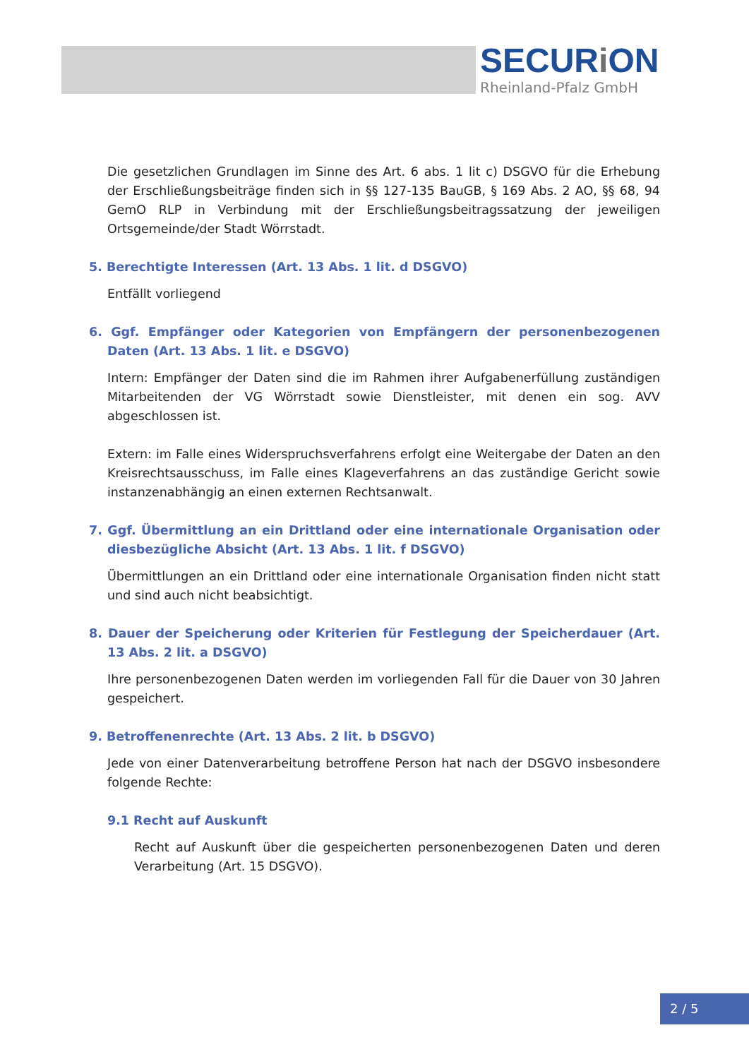SECURi ON
Rheinland-Pfalz GmbH
Die gesetzlichen Grundlagen im Sinne des Art. 6 abs. 1 lit c) DSGVO für die Erhebung der Erschließungsbeiträge finden sich in §§ 127-135 BauGB, § 169 Abs. 2 AO, §§ 68, 94 GemO RLP in Verbindung mit der Erschließungsbeitragssatzung der jeweiligen Ortsgemeinde/der Stadt Wörrstadt.
5. Berechtigte Interessen (Art. 13 Abs. 1 lit. d DSGVO)
Entfällt vorliegend
6. Ggf. Empfänger oder Kategorien von Empfängern der personenbezogenen Daten (Art. 13 Abs. 1 lit. e DSGVO)
Intern: Empfänger der Daten sind die im Rahmen ihrer Aufgabenerfüllung zuständigen Mitarbeitenden der VG Wörrstadt sowie Dienstleister, mit denen ein sog. AVV abgeschlossen ist.
Extern: im Falle eines Widerspruchsverfahrens erfolgt eine Weitergabe der Daten an den Kreisrechtsausschuss, im Falle eines Klageverfahrens an das zuständige Gericht sowie instanzenabhängig an einen externen Rechtsanwalt.
7. Ggf. Übermittlung an ein Drittland oder eine internationale Organisation oder diesbezügliche Absicht (Art. 13 Abs. 1 lit. f DSGVO)
Übermittlungen an ein Drittland oder eine internationale Organisation finden nicht statt und sind auch nicht beabsichtigt.
8. Dauer der Speicherung oder Kriterien für Festlegung der Speicherdauer (Art. 13 Abs. 2 lit. a DSGVO)
Ihre personenbezogenen Daten werden im vorliegenden Fall für die Dauer von 30 Jahren gespeichert.
9. Betroffenenrechte (Art. 13 Abs. 2 lit. b DSGVO)
Jede von einer Datenverarbeitung betroffene Person hat nach der DSGVO insbesondere folgende Rechte:
9.1 Recht auf Auskunft
Recht auf Auskunft über die gespeicherten personenbezogenen Daten und deren Verarbeitung (Art. 15 DSGVO).
2 / 5